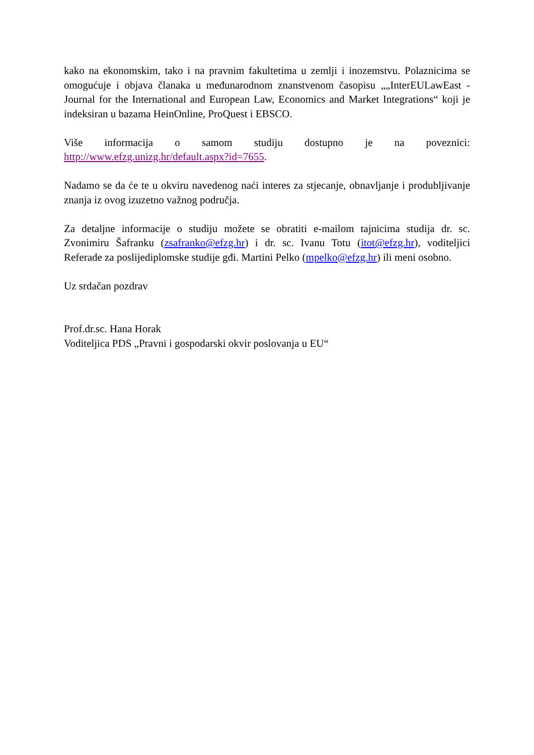kako na ekonomskim, tako i na pravnim fakultetima u zemlji i inozemstvu. Polaznicima se omogućuje i objava članaka u međunarodnom znanstvenom časopisu „„InterEULawEast - Journal for the International and European Law, Economics and Market Integrations“ koji je indeksiran u bazama HeinOnline, ProQuest i EBSCO.
Više informacija o samom studiju dostupno je na poveznici: http://www.efzg.unizg.hr/default.aspx?id=7655.
Nadamo se da će te u okviru navedenog naći interes za stjecanje, obnavljanje i produbljivanje znanja iz ovog izuzetno važnog područja.
Za detaljne informacije o studiju možete se obratiti e-mailom tajnicima studija dr. sc. Zvonimiru Šafranku (zsafranko@efzg.hr) i dr. sc. Ivanu Totu (itot@efzg.hr), voditeljici Referade za poslijediplomske studije gđi. Martini Pelko (mpelko@efzg.hr) ili meni osobno.
Uz srdačan pozdrav
Prof.dr.sc. Hana Horak
Voditeljica PDS „Pravni i gospodarski okvir poslovanja u EU“